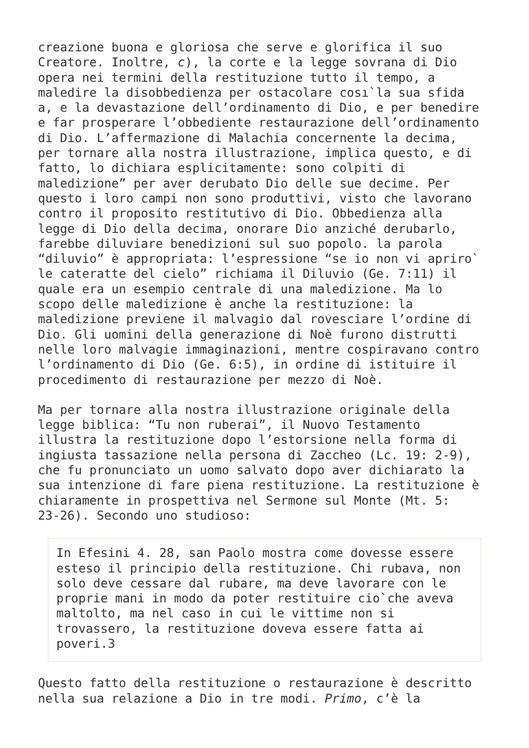creazione buona e gloriosa che serve e glorifica il suo Creatore. Inoltre, c), la corte e la legge sovrana di Dio opera nei termini della restituzione tutto il tempo, a maledire la disobbedienza per ostacolare cosı`la sua sfida a, e la devastazione dell’ordinamento di Dio, e per benedire e far prosperare l’obbediente restaurazione dell’ordinamento di Dio. L’affermazione di Malachia concernente la decima, per tornare alla nostra illustrazione, implica questo, e di fatto, lo dichiara esplicitamente: sono colpiti di maledizione” per aver derubato Dio delle sue decime. Per questo i loro campi non sono produttivi, visto che lavorano contro il proposito restitutivo di Dio. Obbedienza alla legge di Dio della decima, onorare Dio anziché derubarlo, farebbe diluviare benedizioni sul suo popolo. la parola “diluvio” è appropriata: l’espressione “se io non vi apriro` le cateratte del cielo” richiama il Diluvio (Ge. 7:11) il quale era un esempio centrale di una maledizione. Ma lo scopo delle maledizione è anche la restituzione: la maledizione previene il malvagio dal rovesciare l’ordine di Dio. Gli uomini della generazione di Noè furono distrutti nelle loro malvagie immaginazioni, mentre cospiravano contro l’ordinamento di Dio (Ge. 6:5), in ordine di istituire il procedimento di restaurazione per mezzo di Noè.
Ma per tornare alla nostra illustrazione originale della legge biblica: “Tu non ruberai”, il Nuovo Testamento illustra la restituzione dopo l’estorsione nella forma di ingiusta tassazione nella persona di Zaccheo (Lc. 19: 2-9), che fu pronunciato un uomo salvato dopo aver dichiarato la sua intenzione di fare piena restituzione. La restituzione è chiaramente in prospettiva nel Sermone sul Monte (Mt. 5: 23-26). Secondo uno studioso:
In Efesini 4. 28, san Paolo mostra come dovesse essere esteso il principio della restituzione. Chi rubava, non solo deve cessare dal rubare, ma deve lavorare con le proprie mani in modo da poter restituire cio`che aveva maltolto, ma nel caso in cui le vittime non si trovassero, la restituzione doveva essere fatta ai poveri.3
Questo fatto della restituzione o restaurazione è descritto nella sua relazione a Dio in tre modi. Primo, c’è la